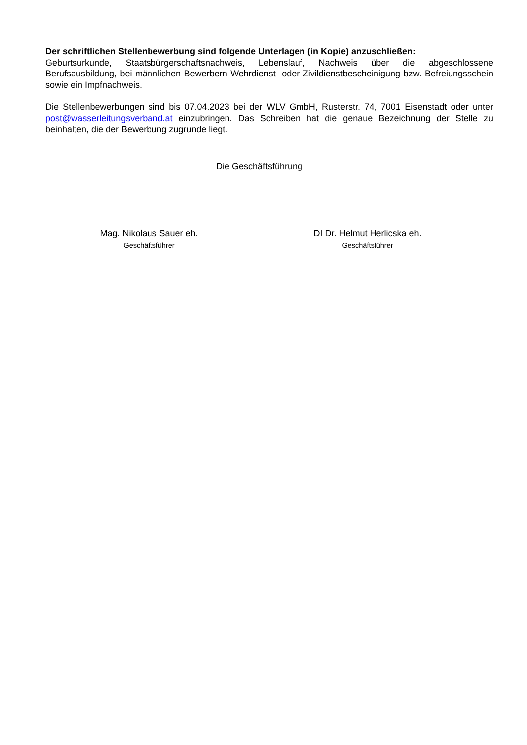Der schriftlichen Stellenbewerbung sind folgende Unterlagen (in Kopie) anzuschließen:
Geburtsurkunde, Staatsbürgerschaftsnachweis, Lebenslauf, Nachweis über die abgeschlossene Berufsausbildung, bei männlichen Bewerbern Wehrdienst- oder Zivildienstbescheinigung bzw. Befreiungsschein sowie ein Impfnachweis.
Die Stellenbewerbungen sind bis 07.04.2023 bei der WLV GmbH, Rusterstr. 74, 7001 Eisenstadt oder unter post@wasserleitungsverband.at einzubringen. Das Schreiben hat die genaue Bezeichnung der Stelle zu beinhalten, die der Bewerbung zugrunde liegt.
Die Geschäftsführung
Mag. Nikolaus Sauer eh.
Geschäftsführer
DI Dr. Helmut Herlicska eh.
Geschäftsführer